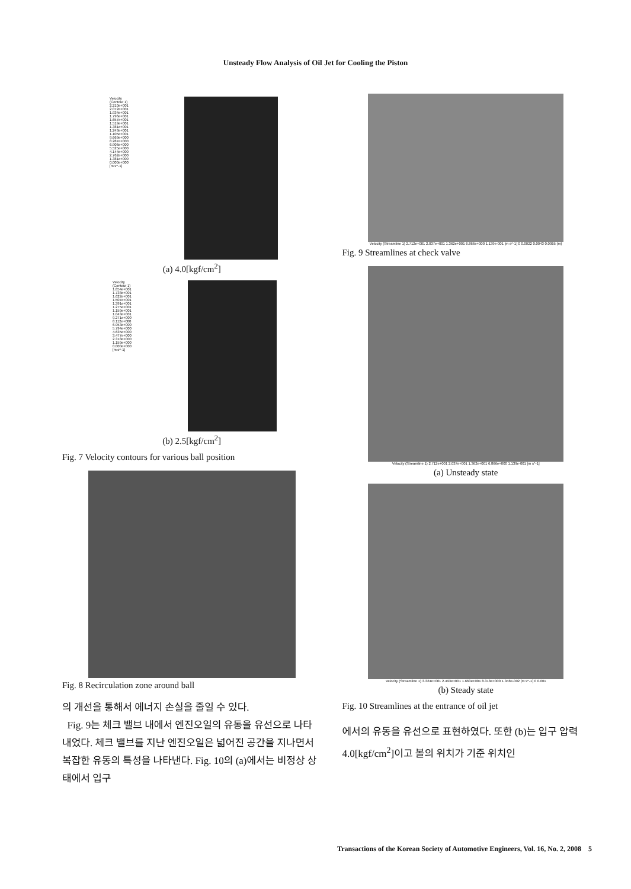Unsteady Flow Analysis of Oil Jet for Cooling the Piston
Velocity
(Contour 1)
2.210e+001
2.072e+001
1.934e+001
1.796e+001
1.657e+001
1.519e+001
1.381e+001
1.243e+001
1.105e+001
9.669e+000
8.287e+000
6.906e+000
5.525e+000
4.144e+000
2.762e+000
1.381e+000
0.000e+000
[m s^-1]
(a) 4.0[kgf/cm<sup>2</sup>]
Velocity
(Contour 1)
1.854e+001
1.738e+001
1.622e+001
1.507e+001
1.391e+001
1.275e+001
1.159e+001
1.043e+001
9.271e+000
8.112e+000
6.953e+000
5.794e+000
4.635e+000
3.477e+000
2.318e+000
1.159e+000
0.000e+000
[m s^-1]
(b) 2.5[kgf/cm<sup>2</sup>]
Fig. 7 Velocity contours for various ball position
Fig. 8 Recirculation zone around ball
의 개선을 통해서 에너지 손실을 줄일 수 있다.
Fig. 9는 체크 밸브 내에서 엔진오일의 유동을 유선으로 나타내었다. 체크 밸브를 지난 엔진오일은 넓어진 공간을 지나면서 복잡한 유동의 특성을 나타낸다. Fig. 10의 (a)에서는 비정상 상태에서 입구
Velocity (Streamline 1) 2.712e+001 2.037e+001 1.362e+001 6.866e+000 1.139e-001 [m s^-1] 0 0.0022 0.0043 0.0065 (m)
Fig. 9 Streamlines at check valve
Velocity (Streamline 1) 2.712e+001 2.037e+001 1.362e+001 6.866e+000 1.139e-001 [m s^-1]
(a) Unsteady state
Velocity (Streamline 1) 3.324e+001 2.493e+001 1.663e+001 8.318e+000 1.048e-002 [m s^-1] 0 0.001
(b) Steady state
Fig. 10 Streamlines at the entrance of oil jet
에서의 유동을 유선으로 표현하였다. 또한 (b)는 입구 압력 4.0[kgf/cm<sup>2</sup>]이고 볼의 위치가 기준 위치인
Transactions of the Korean Society of Automotive Engineers, Vol. 16, No. 2, 2008 5